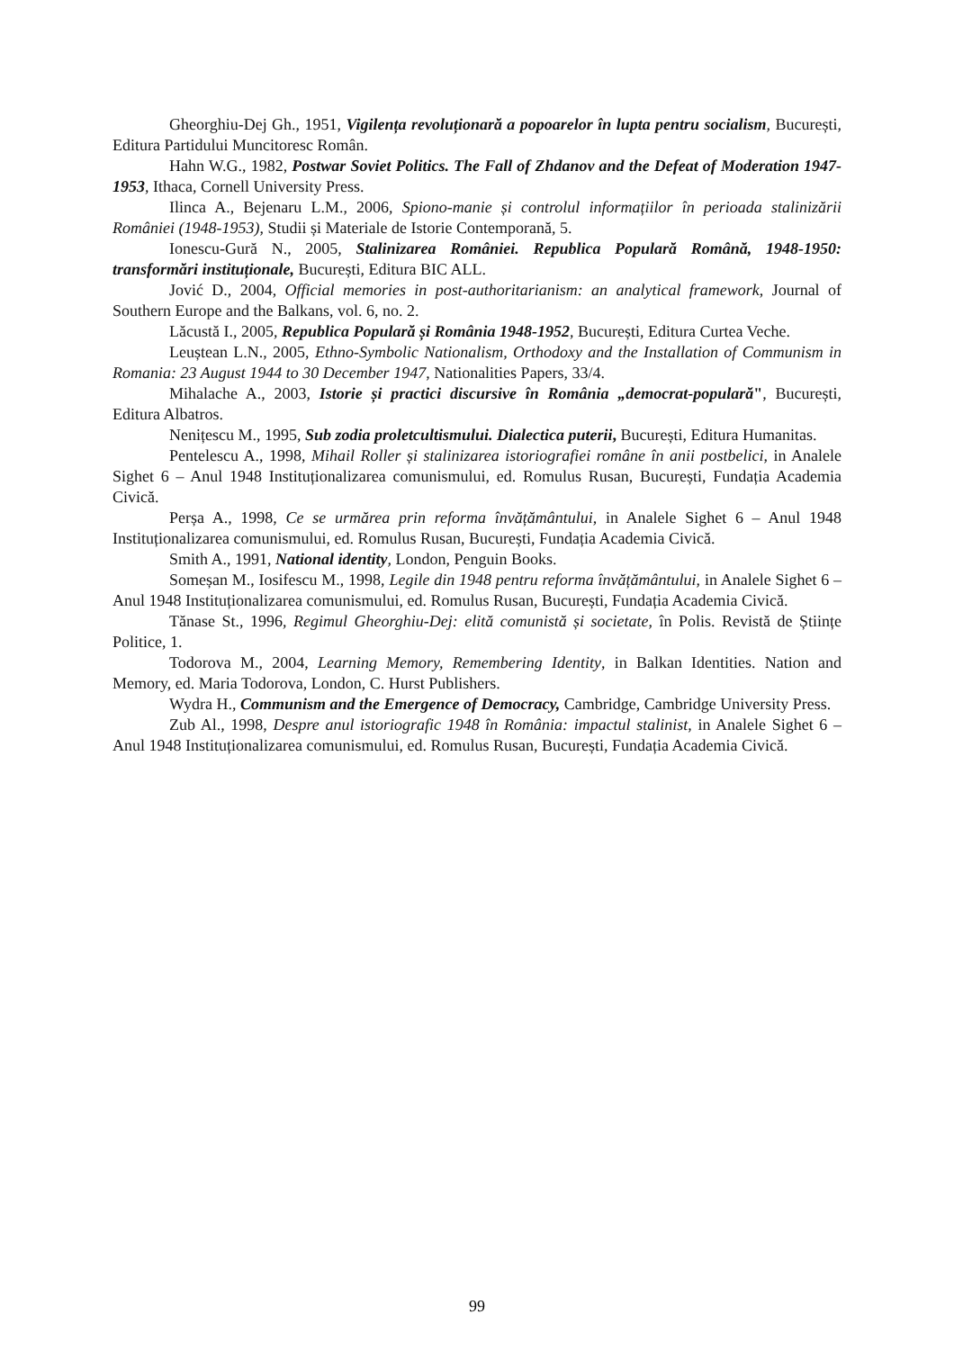Gheorghiu-Dej Gh., 1951, Vigilența revoluționară a popoarelor în lupta pentru socialism, București, Editura Partidului Muncitoresc Român.
Hahn W.G., 1982, Postwar Soviet Politics. The Fall of Zhdanov and the Defeat of Moderation 1947-1953, Ithaca, Cornell University Press.
Ilinca A., Bejenaru L.M., 2006, Spiono-manie și controlul informațiilor în perioada stalinizării României (1948-1953), Studii și Materiale de Istorie Contemporană, 5.
Ionescu-Gură N., 2005, Stalinizarea României. Republica Populară Română, 1948-1950: transformări instituționale, București, Editura BIC ALL.
Jović D., 2004, Official memories in post-authoritarianism: an analytical framework, Journal of Southern Europe and the Balkans, vol. 6, no. 2.
Lăcustă I., 2005, Republica Populară și România 1948-1952, București, Editura Curtea Veche.
Leuștean L.N., 2005, Ethno-Symbolic Nationalism, Orthodoxy and the Installation of Communism in Romania: 23 August 1944 to 30 December 1947, Nationalities Papers, 33/4.
Mihalache A., 2003, Istorie și practici discursive în România „democrat-populară", București, Editura Albatros.
Nenițescu M., 1995, Sub zodia proletcultismului. Dialectica puterii, București, Editura Humanitas.
Pentelescu A., 1998, Mihail Roller și stalinizarea istoriografiei române în anii postbelici, in Analele Sighet 6 – Anul 1948 Instituționalizarea comunismului, ed. Romulus Rusan, București, Fundația Academia Civică.
Perșa A., 1998, Ce se urmărea prin reforma învățământului, in Analele Sighet 6 – Anul 1948 Instituționalizarea comunismului, ed. Romulus Rusan, București, Fundația Academia Civică.
Smith A., 1991, National identity, London, Penguin Books.
Someșan M., Iosifescu M., 1998, Legile din 1948 pentru reforma învățământului, in Analele Sighet 6 – Anul 1948 Instituționalizarea comunismului, ed. Romulus Rusan, București, Fundația Academia Civică.
Tănase St., 1996, Regimul Gheorghiu-Dej: elită comunistă și societate, în Polis. Revistă de Științe Politice, 1.
Todorova M., 2004, Learning Memory, Remembering Identity, in Balkan Identities. Nation and Memory, ed. Maria Todorova, London, C. Hurst Publishers.
Wydra H., Communism and the Emergence of Democracy, Cambridge, Cambridge University Press.
Zub Al., 1998, Despre anul istoriografic 1948 în România: impactul stalinist, in Analele Sighet 6 – Anul 1948 Instituționalizarea comunismului, ed. Romulus Rusan, București, Fundația Academia Civică.
99